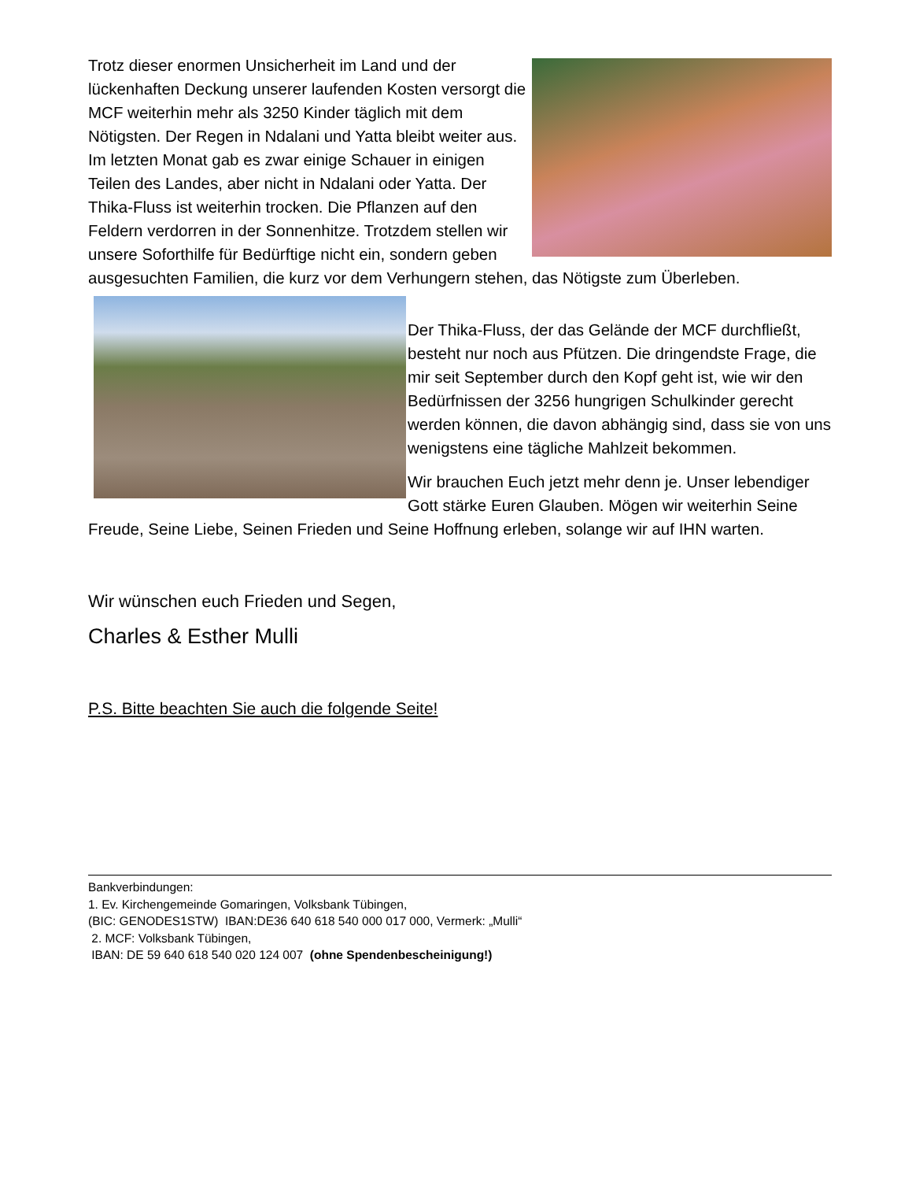Trotz dieser enormen Unsicherheit im Land und der lückenhaften Deckung unserer laufenden Kosten versorgt die MCF weiterhin mehr als 3250 Kinder täglich mit dem Nötigsten. Der Regen in Ndalani und Yatta bleibt weiter aus. Im letzten Monat gab es zwar einige Schauer in einigen Teilen des Landes, aber nicht in Ndalani oder Yatta. Der Thika-Fluss ist weiterhin trocken. Die Pflanzen auf den Feldern verdorren in der Sonnenhitze. Trotzdem stellen wir unsere Soforthilfe für Bedürftige nicht ein, sondern geben ausgesuchten Familien, die kurz vor dem Verhungern stehen, das Nötigste zum Überleben.
Der Thika-Fluss, der das Gelände der MCF durchfließt, besteht nur noch aus Pfützen. Die dringendste Frage, die mir seit September durch den Kopf geht ist, wie wir den Bedürfnissen der 3256 hungrigen Schulkinder gerecht werden können, die davon abhängig sind, dass sie von uns wenigstens eine tägliche Mahlzeit bekommen.
Wir brauchen Euch jetzt mehr denn je. Unser lebendiger Gott stärke Euren Glauben. Mögen wir weiterhin Seine Freude, Seine Liebe, Seinen Frieden und Seine Hoffnung erleben, solange wir auf IHN warten.
Wir wünschen euch Frieden und Segen,
Charles & Esther Mulli
P.S. Bitte beachten Sie auch die folgende Seite!
Bankverbindungen:
1. Ev. Kirchengemeinde Gomaringen, Volksbank Tübingen,
(BIC: GENODES1STW) IBAN:DE36 640 618 540 000 017 000, Vermerk: „Mulli“
2. MCF: Volksbank Tübingen,
IBAN: DE 59 640 618 540 020 124 007 (ohne Spendenbescheinigung!)